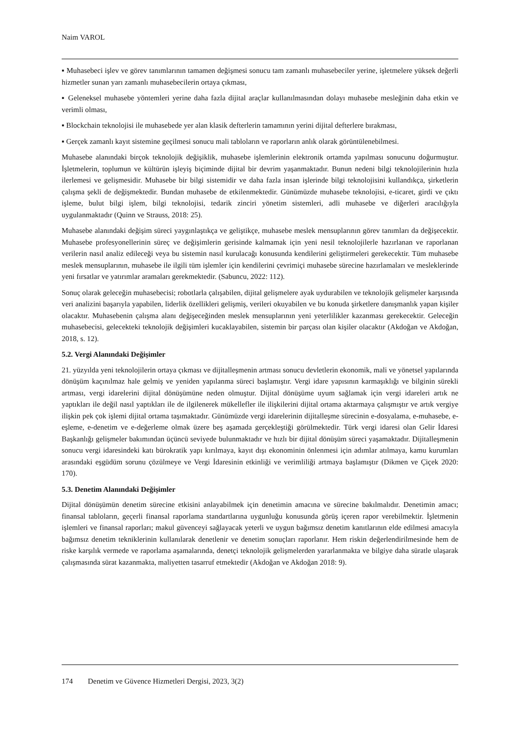Naim VAROL
▪ Muhasebeci işlev ve görev tanımlarının tamamen değişmesi sonucu tam zamanlı muhasebeciler yerine, işletmelere yüksek değerli hizmetler sunan yarı zamanlı muhasebecilerin ortaya çıkması,
▪ Geleneksel muhasebe yöntemleri yerine daha fazla dijital araçlar kullanılmasından dolayı muhasebe mesleğinin daha etkin ve verimli olması,
▪ Blockchain teknolojisi ile muhasebede yer alan klasik defterlerin tamamının yerini dijital defterlere bırakması,
▪ Gerçek zamanlı kayıt sistemine geçilmesi sonucu mali tabloların ve raporların anlık olarak görüntülenebilmesi.
Muhasebe alanındaki birçok teknolojik değişiklik, muhasebe işlemlerinin elektronik ortamda yapılması sonucunu doğurmuştur. İşletmelerin, toplumun ve kültürün işleyiş biçiminde dijital bir devrim yaşanmaktadır. Bunun nedeni bilgi teknolojilerinin hızla ilerlemesi ve gelişmesidir. Muhasebe bir bilgi sistemidir ve daha fazla insan işlerinde bilgi teknolojisini kullandıkça, şirketlerin çalışma şekli de değişmektedir. Bundan muhasebe de etkilenmektedir. Günümüzde muhasebe teknolojisi, e-ticaret, girdi ve çıktı işleme, bulut bilgi işlem, bilgi teknolojisi, tedarik zinciri yönetim sistemleri, adli muhasebe ve diğerleri aracılığıyla uygulanmaktadır (Quinn ve Strauss, 2018: 25).
Muhasebe alanındaki değişim süreci yaygınlaştıkça ve geliştikçe, muhasebe meslek mensuplarının görev tanımları da değişecektir. Muhasebe profesyonellerinin süreç ve değişimlerin gerisinde kalmamak için yeni nesil teknolojilerle hazırlanan ve raporlanan verilerin nasıl analiz edileceği veya bu sistemin nasıl kurulacağı konusunda kendilerini geliştirmeleri gerekecektir. Tüm muhasebe meslek mensuplarının, muhasebe ile ilgili tüm işlemler için kendilerini çevrimiçi muhasebe sürecine hazırlamaları ve mesleklerinde yeni fırsatlar ve yatırımlar aramaları gerekmektedir. (Sabuncu, 2022: 112).
Sonuç olarak geleceğin muhasebecisi; robotlarla çalışabilen, dijital gelişmelere ayak uydurabilen ve teknolojik gelişmeler karşısında veri analizini başarıyla yapabilen, liderlik özellikleri gelişmiş, verileri okuyabilen ve bu konuda şirketlere danışmanlık yapan kişiler olacaktır. Muhasebenin çalışma alanı değişeceğinden meslek mensuplarının yeni yeterlilikler kazanması gerekecektir. Geleceğin muhasebecisi, gelecekteki teknolojik değişimleri kucaklayabilen, sistemin bir parçası olan kişiler olacaktır (Akdoğan ve Akdoğan, 2018, s. 12).
5.2. Vergi Alanındaki Değişimler
21. yüzyılda yeni teknolojilerin ortaya çıkması ve dijitalleşmenin artması sonucu devletlerin ekonomik, mali ve yönetsel yapılarında dönüşüm kaçınılmaz hale gelmiş ve yeniden yapılanma süreci başlamıştır. Vergi idare yapısının karmaşıklığı ve bilginin sürekli artması, vergi idarelerini dijital dönüşümüne neden olmuştur. Dijital dönüşüme uyum sağlamak için vergi idareleri artık ne yaptıkları ile değil nasıl yaptıkları ile de ilgilenerek mükellefler ile ilişkilerini dijital ortama aktarmaya çalışmıştır ve artık vergiye ilişkin pek çok işlemi dijital ortama taşımaktadır. Günümüzde vergi idarelerinin dijitalleşme sürecinin e-dosyalama, e-muhasebe, e-eşleme, e-denetim ve e-değerleme olmak üzere beş aşamada gerçekleştiği görülmektedir. Türk vergi idaresi olan Gelir İdaresi Başkanlığı gelişmeler bakımından üçüncü seviyede bulunmaktadır ve hızlı bir dijital dönüşüm süreci yaşamaktadır. Dijitalleşmenin sonucu vergi idaresindeki katı bürokratik yapı kırılmaya, kayıt dışı ekonominin önlenmesi için adımlar atılmaya, kamu kurumları arasındaki eşgüdüm sorunu çözülmeye ve Vergi İdaresinin etkinliği ve verimliliği artmaya başlamıştır (Dikmen ve Çiçek 2020: 170).
5.3. Denetim Alanındaki Değişimler
Dijital dönüşümün denetim sürecine etkisini anlayabilmek için denetimin amacına ve sürecine bakılmalıdır. Denetimin amacı; finansal tabloların, geçerli finansal raporlama standartlarına uygunluğu konusunda görüş içeren rapor verebilmektir. İşletmenin işlemleri ve finansal raporları; makul güvenceyi sağlayacak yeterli ve uygun bağımsız denetim kanıtlarının elde edilmesi amacıyla bağımsız denetim tekniklerinin kullanılarak denetlenir ve denetim sonuçları raporlanır. Hem riskin değerlendirilmesinde hem de riske karşılık vermede ve raporlama aşamalarında, denetçi teknolojik gelişmelerden yararlanmakta ve bilgiye daha süratle ulaşarak çalışmasında sürat kazanmakta, maliyetten tasarruf etmektedir (Akdoğan ve Akdoğan 2018: 9).
174 Denetim ve Güvence Hizmetleri Dergisi, 2023, 3(2)